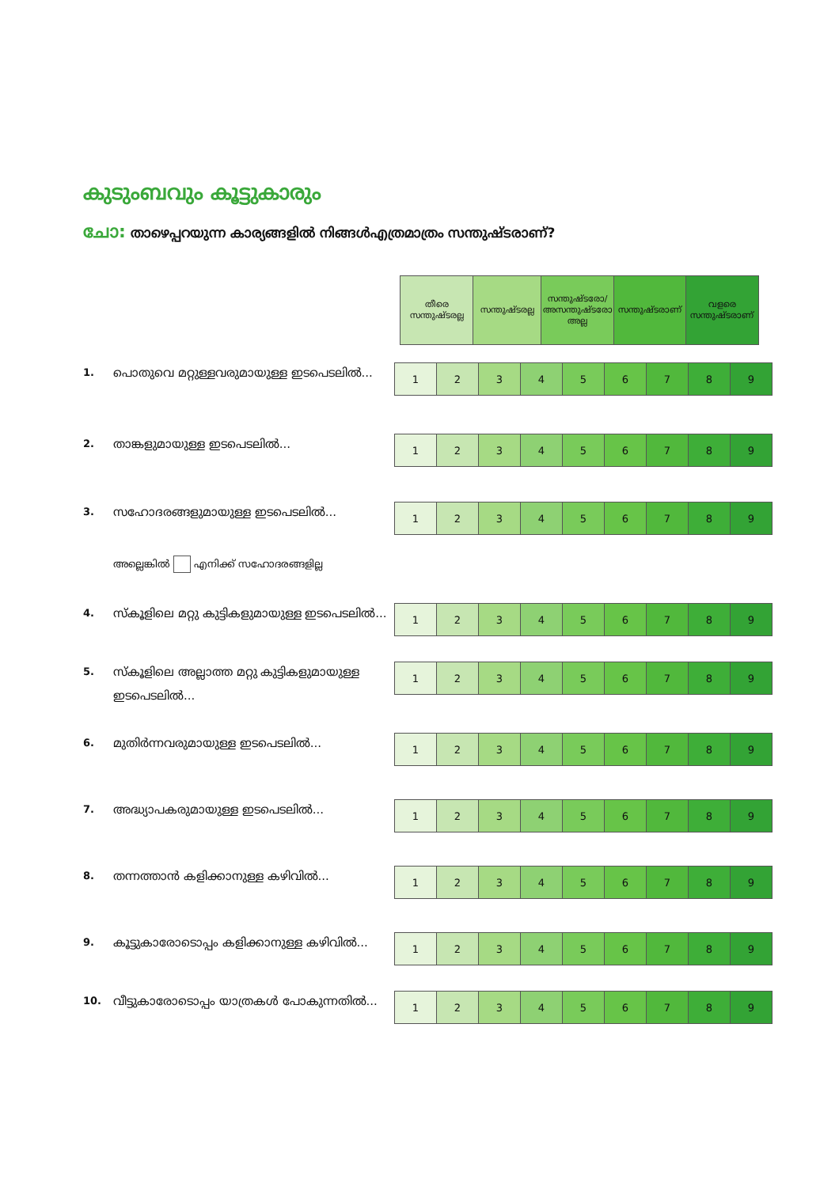കുടുംബവും കൂട്ടുകാരും
ചോ: താഴെപ്പറയുന്ന കാര്യങ്ങളിൽ നിങ്ങൾഎത്രമാത്രം സന്തുഷ്ടരാണ്?
തീരെ സന്തുഷ്ടരല്ല
സന്തുഷ്ടരല്ല സന്തുഷ്ടരോ/ അസന്തുഷ്ടരോ അല്ല
സന്തുഷ്ടരാണ് വളരെ സന്തുഷ്ടരാണ്
1.
പൊതുവെ മറ്റുള്ളവരുമായുള്ള ഇടപെടലിൽ...
| 1 | 2 | 3 | 4 | 5 | 6 | 7 | 8 | 9 |
2.
താങ്കളുമായുള്ള ഇടപെടലിൽ...
| 1 | 2 | 3 | 4 | 5 | 6 | 7 | 8 | 9 |
3.
സഹോദരങ്ങളുമായുള്ള ഇടപെടലിൽ...
| 1 | 2 | 3 | 4 | 5 | 6 | 7 | 8 | 9 |
അല്ലെങ്കിൽ എനിക്ക് സഹോദരങ്ങളില്ല
4.
സ്കൂളിലെ മറ്റു കുട്ടികളുമായുള്ള ഇടപെടലിൽ...
| 1 | 2 | 3 | 4 | 5 | 6 | 7 | 8 | 9 |
5.
സ്കൂളിലെ അല്ലാത്ത മറ്റു കുട്ടികളുമായുള്ള ഇടപെടലിൽ...
| 1 | 2 | 3 | 4 | 5 | 6 | 7 | 8 | 9 |
6.
മുതിർന്നവരുമായുള്ള ഇടപെടലിൽ...
| 1 | 2 | 3 | 4 | 5 | 6 | 7 | 8 | 9 |
7.
അദ്ധ്യാപകരുമായുള്ള ഇടപെടലിൽ...
| 1 | 2 | 3 | 4 | 5 | 6 | 7 | 8 | 9 |
8.
തന്നത്താൻ കളിക്കാനുള്ള കഴിവിൽ...
| 1 | 2 | 3 | 4 | 5 | 6 | 7 | 8 | 9 |
9.
കൂട്ടുകാരോടൊപ്പം കളിക്കാനുള്ള കഴിവിൽ...
| 1 | 2 | 3 | 4 | 5 | 6 | 7 | 8 | 9 |
10.
വീട്ടുകാരോടൊപ്പം യാത്രകൾ പോകുന്നതിൽ...
| 1 | 2 | 3 | 4 | 5 | 6 | 7 | 8 | 9 |